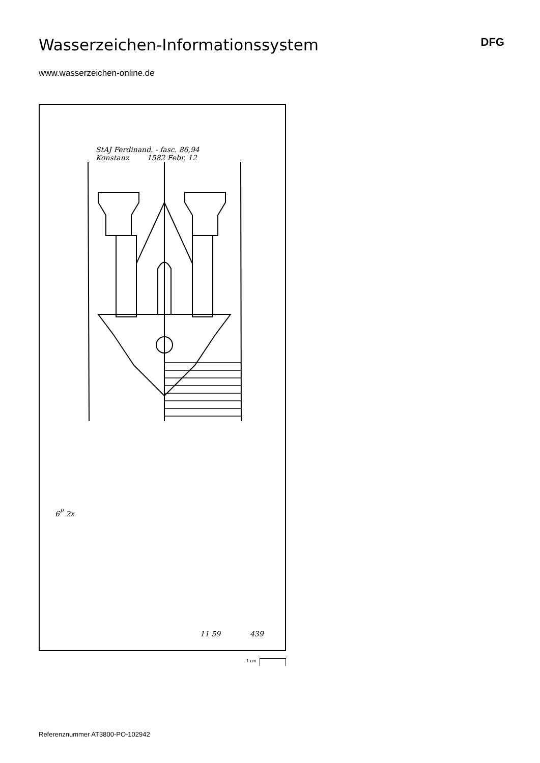Wasserzeichen-Informationssystem
DFG
www.wasserzeichen-online.de
StAJ Ferdinand. - fasc. 86,94
Konstanz 1582 Febr. 12
6<sup>P</sup> 2x
11 59 439
1 cm
Referenznummer AT3800-PO-102942